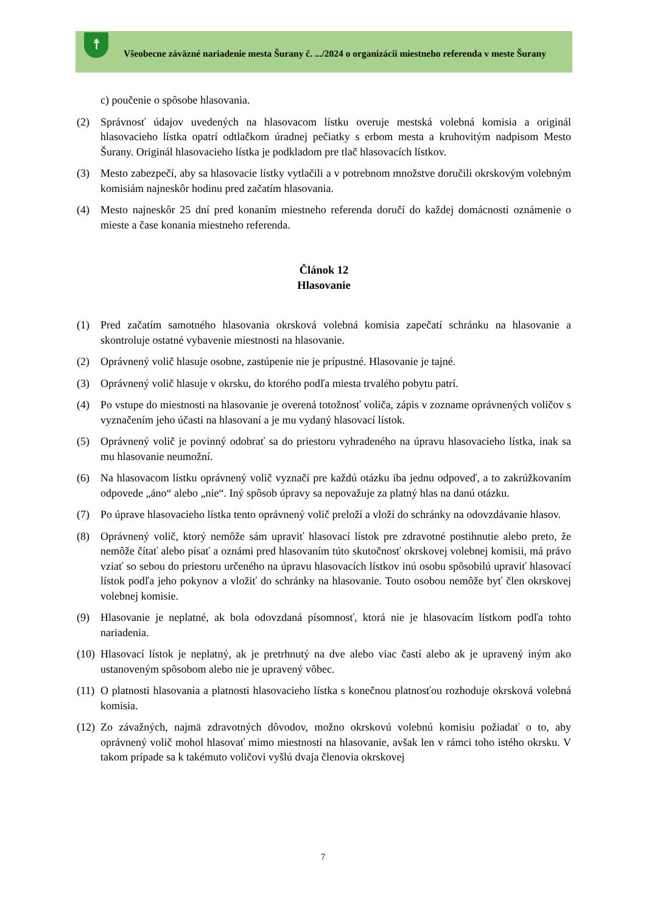☨
Všeobecne záväzné nariadenie mesta Šurany č. .../2024 o organizácii miestneho referenda v meste Šurany
c) poučenie o spôsobe hlasovania.
(2) Správnosť údajov uvedených na hlasovacom lístku overuje mestská volebná komisia a originál hlasovacieho lístka opatrí odtlačkom úradnej pečiatky s erbom mesta a kruhovitým nadpisom Mesto Šurany. Originál hlasovacieho lístka je podkladom pre tlač hlasovacích lístkov.
(3) Mesto zabezpečí, aby sa hlasovacie lístky vytlačili a v potrebnom množstve doručili okrskovým volebným komisiám najneskôr hodinu pred začatím hlasovania.
(4) Mesto najneskôr 25 dní pred konaním miestneho referenda doručí do každej domácnosti oznámenie o mieste a čase konania miestneho referenda.
Článok 12
Hlasovanie
(1) Pred začatím samotného hlasovania okrsková volebná komisia zapečatí schránku na hlasovanie a skontroluje ostatné vybavenie miestnosti na hlasovanie.
(2) Oprávnený volič hlasuje osobne, zastúpenie nie je prípustné. Hlasovanie je tajné.
(3) Oprávnený volič hlasuje v okrsku, do ktorého podľa miesta trvalého pobytu patrí.
(4) Po vstupe do miestnosti na hlasovanie je overená totožnosť voliča, zápis v zozname oprávnených voličov s vyznačením jeho účasti na hlasovaní a je mu vydaný hlasovací lístok.
(5) Oprávnený volič je povinný odobrať sa do priestoru vyhradeného na úpravu hlasovacieho lístka, inak sa mu hlasovanie neumožní.
(6) Na hlasovacom lístku oprávnený volič vyznačí pre každú otázku iba jednu odpoveď, a to zakrúžkovaním odpovede „áno“ alebo „nie“. Iný spôsob úpravy sa nepovažuje za platný hlas na danú otázku.
(7) Po úprave hlasovacieho lístka tento oprávnený volič preloží a vloží do schránky na odovzdávanie hlasov.
(8) Oprávnený volič, ktorý nemôže sám upraviť hlasovací lístok pre zdravotné postihnutie alebo preto, že nemôže čítať alebo písať a oznámi pred hlasovaním túto skutočnosť okrskovej volebnej komisii, má právo vziať so sebou do priestoru určeného na úpravu hlasovacích lístkov inú osobu spôsobilú upraviť hlasovací lístok podľa jeho pokynov a vložiť do schránky na hlasovanie. Touto osobou nemôže byť člen okrskovej volebnej komisie.
(9) Hlasovanie je neplatné, ak bola odovzdaná písomnosť, ktorá nie je hlasovacím lístkom podľa tohto nariadenia.
(10) Hlasovací lístok je neplatný, ak je pretrhnutý na dve alebo viac častí alebo ak je upravený iným ako ustanoveným spôsobom alebo nie je upravený vôbec.
(11) O platnosti hlasovania a platnosti hlasovacieho lístka s konečnou platnosťou rozhoduje okrsková volebná komisia.
(12) Zo závažných, najmä zdravotných dôvodov, možno okrskovú volebnú komisiu požiadať o to, aby oprávnený volič mohol hlasovať mimo miestnosti na hlasovanie, avšak len v rámci toho istého okrsku. V takom prípade sa k takémuto voličovi vyšlú dvaja členovia okrskovej
7